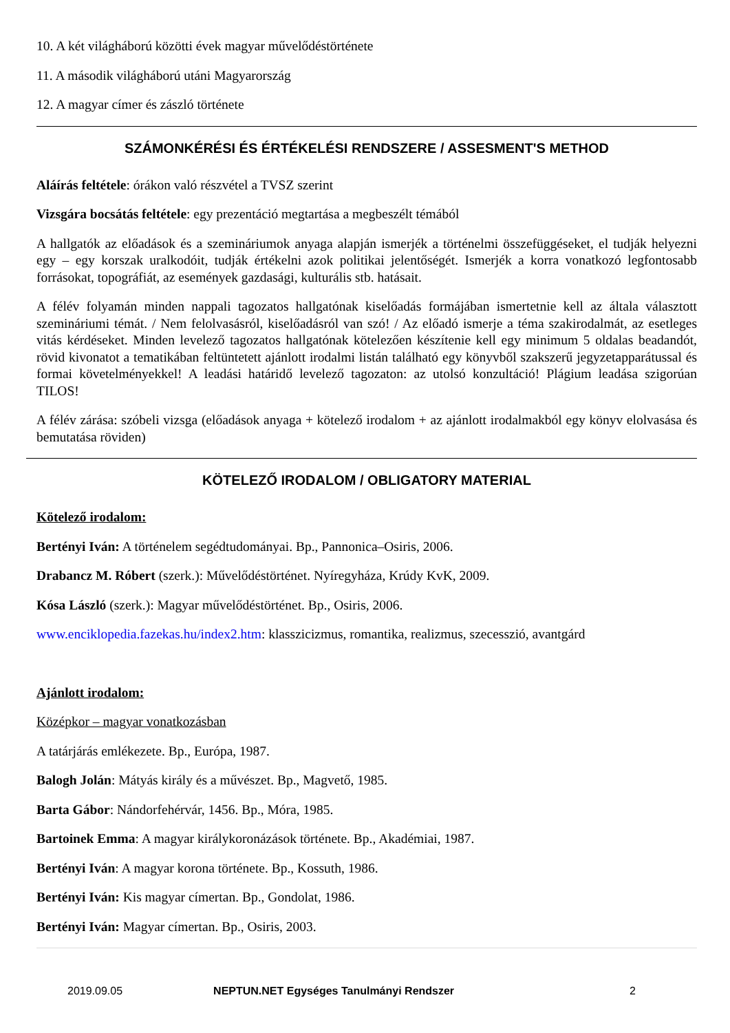10. A két világháború közötti évek magyar művelődéstörténete
11. A második világháború utáni Magyarország
12. A magyar címer és zászló története
SZÁMONKÉRÉSI ÉS ÉRTÉKELÉSI RENDSZERE / ASSESMENT'S METHOD
Aláírás feltétele: órákon való részvétel a TVSZ szerint
Vizsgára bocsátás feltétele: egy prezentáció megtartása a megbeszélt témából
A hallgatók az előadások és a szemináriumok anyaga alapján ismerjék a történelmi összefüggéseket, el tudják helyezni egy – egy korszak uralkodóit, tudják értékelni azok politikai jelentőségét. Ismerjék a korra vonatkozó legfontosabb forrásokat, topográfiát, az események gazdasági, kulturális stb. hatásait.
A félév folyamán minden nappali tagozatos hallgatónak kiselőadás formájában ismertetnie kell az általa választott szemináriumi témát. / Nem felolvasásról, kiselőadásról van szó! / Az előadó ismerje a téma szakirodalmát, az esetleges vitás kérdéseket. Minden levelező tagozatos hallgatónak kötelezően készítenie kell egy minimum 5 oldalas beadandót, rövid kivonatot a tematikában feltüntetett ajánlott irodalmi listán található egy könyvből szakszerű jegyzetapparátussal és formai követelményekkel! A leadási határidő levelező tagozaton: az utolsó konzultáció! Plágium leadása szigorúan TILOS!
A félév zárása: szóbeli vizsga (előadások anyaga + kötelező irodalom + az ajánlott irodalmakból egy könyv elolvasása és bemutatása röviden)
KÖTELEZŐ IRODALOM / OBLIGATORY MATERIAL
Kötelező irodalom:
Bertényi Iván: A történelem segédtudományai. Bp., Pannonica–Osiris, 2006.
Drabancz M. Róbert (szerk.): Művelődéstörténet. Nyíregyháza, Krúdy KvK, 2009.
Kósa László (szerk.): Magyar művelődéstörténet. Bp., Osiris, 2006.
www.enciklopedia.fazekas.hu/index2.htm: klasszicizmus, romantika, realizmus, szecesszió, avantgárd
Ajánlott irodalom:
Középkor – magyar vonatkozásban
A tatárjárás emlékezete. Bp., Európa, 1987.
Balogh Jolán: Mátyás király és a művészet. Bp., Magvető, 1985.
Barta Gábor: Nándorfehérvár, 1456. Bp., Móra, 1985.
Bartoinek Emma: A magyar királykoronázások története. Bp., Akadémiai, 1987.
Bertényi Iván: A magyar korona története. Bp., Kossuth, 1986.
Bertényi Iván: Kis magyar címertan. Bp., Gondolat, 1986.
Bertényi Iván: Magyar címertan. Bp., Osiris, 2003.
2019.09.05 NEPTUN.NET Egységes Tanulmányi Rendszer 2